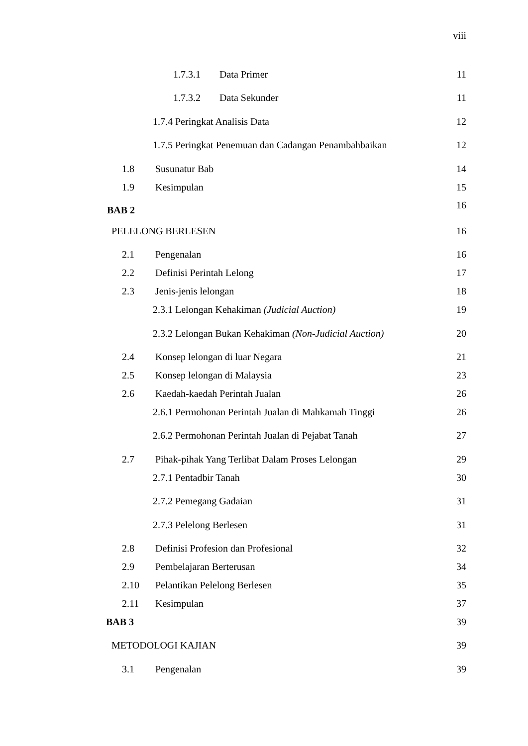viii
1.7.3.1 Data Primer
11
1.7.3.2 Data Sekunder
11
1.7.4 Peringkat Analisis Data
12
1.7.5 Peringkat Penemuan dan Cadangan Penambahbaikan
12
1.8 Susunatur Bab
14
1.9 Kesimpulan
15
BAB 2
16
PELELONG BERLESEN
16
2.1 Pengenalan
16
2.2 Definisi Perintah Lelong
17
2.3 Jenis-jenis lelongan
18
2.3.1 Lelongan Kehakiman (Judicial Auction)
19
2.3.2 Lelongan Bukan Kehakiman (Non-Judicial Auction)
20
2.4 Konsep lelongan di luar Negara
21
2.5 Konsep lelongan di Malaysia
23
2.6 Kaedah-kaedah Perintah Jualan
26
2.6.1 Permohonan Perintah Jualan di Mahkamah Tinggi
26
2.6.2 Permohonan Perintah Jualan di Pejabat Tanah
27
2.7 Pihak-pihak Yang Terlibat Dalam Proses Lelongan
29
2.7.1 Pentadbir Tanah
30
2.7.2 Pemegang Gadaian
31
2.7.3 Pelelong Berlesen
31
2.8 Definisi Profesion dan Profesional
32
2.9 Pembelajaran Berterusan
34
2.10 Pelantikan Pelelong Berlesen
35
2.11 Kesimpulan
37
BAB 3
39
METODOLOGI KAJIAN
39
3.1 Pengenalan
39